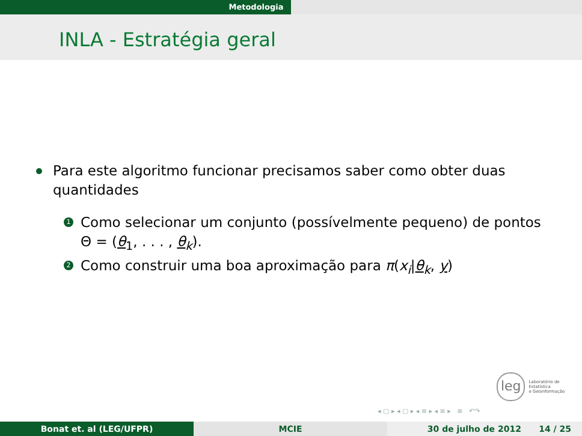Metodologia
INLA - Estratégia geral
Para este algoritmo funcionar precisamos saber como obter duas quantidades
1
Como selecionar um conjunto (possívelmente pequeno) de pontos Θ = (θ<sub>1</sub>, . . . , θ<sub>k</sub>).
2
Como construir uma boa aproximação para π(x<sub>i</sub>|θ<sub>k</sub>, y)
leg
Laboratório de Estatística
e Geoinformação
◂ ▢ ▸ ◂ ▢ ▸ ◂ ≡ ▸ ◂ ≡ ▸ ≡ ↶↷
Bonat et. al (LEG/UFPR) MCIE 30 de julho de 2012 14 / 25